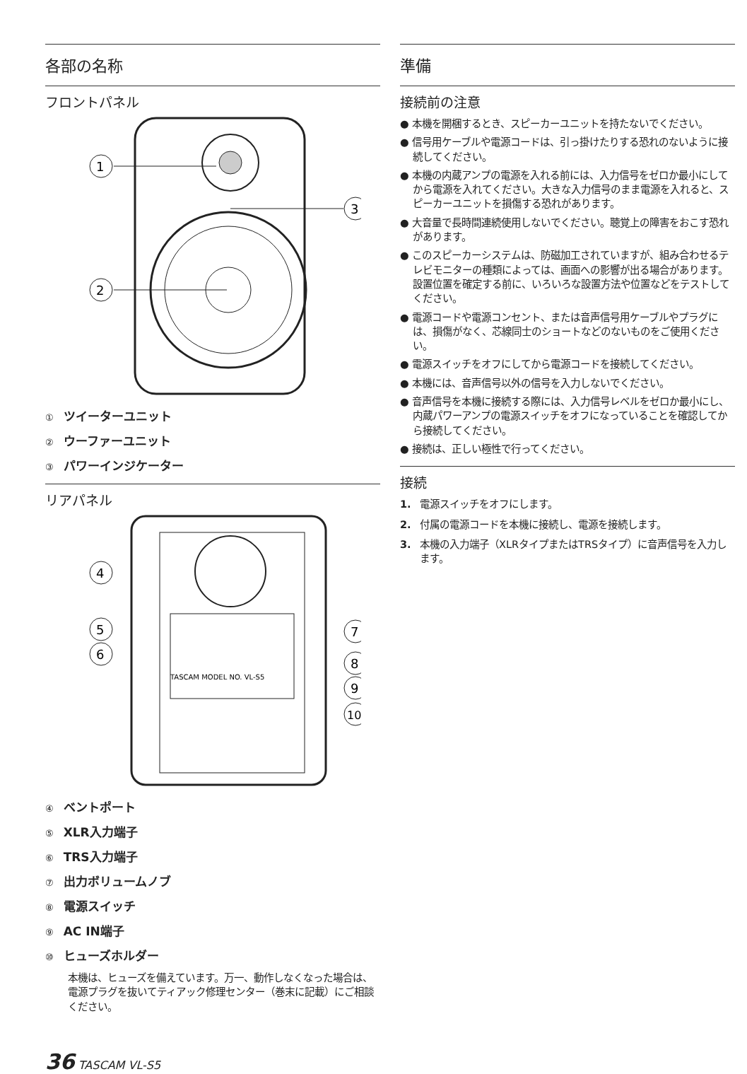各部の名称
フロントパネル
1
2
3
① ツイーターユニット
② ウーファーユニット
③ パワーインジケーター
リアパネル
TASCAM MODEL NO. VL-S5
4
5
6
7
8
9
10
④ ベントポート
⑤ XLR入力端子
⑥ TRS入力端子
⑦ 出力ボリュームノブ
⑧ 電源スイッチ
⑨ AC IN端子
⑩ ヒューズホルダー
本機は、ヒューズを備えています。万一、動作しなくなった場合は、電源プラグを抜いてティアック修理センター（巻末に記載）にご相談ください。
準備
接続前の注意
● 本機を開梱するとき、スピーカーユニットを持たないでください。
● 信号用ケーブルや電源コードは、引っ掛けたりする恐れのないように接続してください。
● 本機の内蔵アンプの電源を入れる前には、入力信号をゼロか最小にしてから電源を入れてください。大きな入力信号のまま電源を入れると、スピーカーユニットを損傷する恐れがあります。
● 大音量で長時間連続使用しないでください。聴覚上の障害をおこす恐れがあります。
● このスピーカーシステムは、防磁加工されていますが、組み合わせるテレビモニターの種類によっては、画面への影響が出る場合があります。
設置位置を確定する前に、いろいろな設置方法や位置などをテストしてください。
● 電源コードや電源コンセント、または音声信号用ケーブルやプラグには、損傷がなく、芯線同士のショートなどのないものをご使用ください。
● 電源スイッチをオフにしてから電源コードを接続してください。
● 本機には、音声信号以外の信号を入力しないでください。
● 音声信号を本機に接続する際には、入力信号レベルをゼロか最小にし、内蔵パワーアンプの電源スイッチをオフになっていることを確認してから接続してください。
● 接続は、正しい極性で行ってください。
接続
1. 電源スイッチをオフにします。
2. 付属の電源コードを本機に接続し、電源を接続します。
3. 本機の入力端子（XLRタイプまたはTRSタイプ）に音声信号を入力します。
36 TASCAM VL-S5